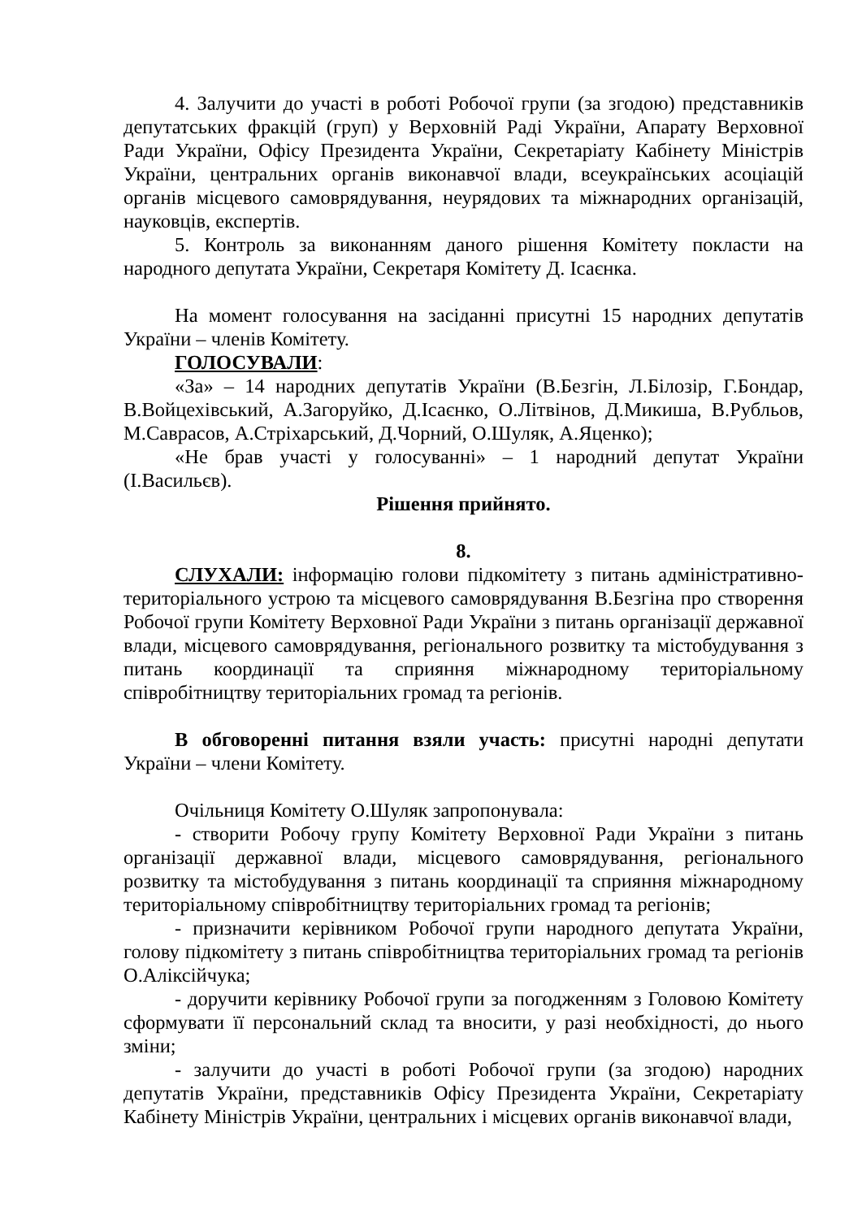4. Залучити до участі в роботі Робочої групи (за згодою) представників депутатських фракцій (груп) у Верховній Раді України, Апарату Верховної Ради України, Офісу Президента України, Секретаріату Кабінету Міністрів України, центральних органів виконавчої влади, всеукраїнських асоціацій органів місцевого самоврядування, неурядових та міжнародних організацій, науковців, експертів.
5. Контроль за виконанням даного рішення Комітету покласти на народного депутата України, Секретаря Комітету Д. Ісаєнка.
На момент голосування на засіданні присутні 15 народних депутатів України – членів Комітету.
ГОЛОСУВАЛИ:
«За» – 14 народних депутатів України (В.Безгін, Л.Білозір, Г.Бондар, В.Войцехівський, А.Загоруйко, Д.Ісаєнко, О.Літвінов, Д.Микиша, В.Рубльов, М.Саврасов, А.Стріхарський, Д.Чорний, О.Шуляк, А.Яценко);
«Не брав участі у голосуванні» – 1 народний депутат України (І.Васильєв).
Рішення прийнято.
8.
СЛУХАЛИ: інформацію голови підкомітету з питань адміністративно-територіального устрою та місцевого самоврядування В.Безгіна про створення Робочої групи Комітету Верховної Ради України з питань організації державної влади, місцевого самоврядування, регіонального розвитку та містобудування з питань координації та сприяння міжнародному територіальному співробітництву територіальних громад та регіонів.
В обговоренні питання взяли участь: присутні народні депутати України – члени Комітету.
Очільниця Комітету О.Шуляк запропонувала:
- створити Робочу групу Комітету Верховної Ради України з питань організації державної влади, місцевого самоврядування, регіонального розвитку та містобудування з питань координації та сприяння міжнародному територіальному співробітництву територіальних громад та регіонів;
- призначити керівником Робочої групи народного депутата України, голову підкомітету з питань співробітництва територіальних громад та регіонів О.Аліксійчука;
- доручити керівнику Робочої групи за погодженням з Головою Комітету сформувати її персональний склад та вносити, у разі необхідності, до нього зміни;
- залучити до участі в роботі Робочої групи (за згодою) народних депутатів України, представників Офісу Президента України, Секретаріату Кабінету Міністрів України, центральних і місцевих органів виконавчої влади,